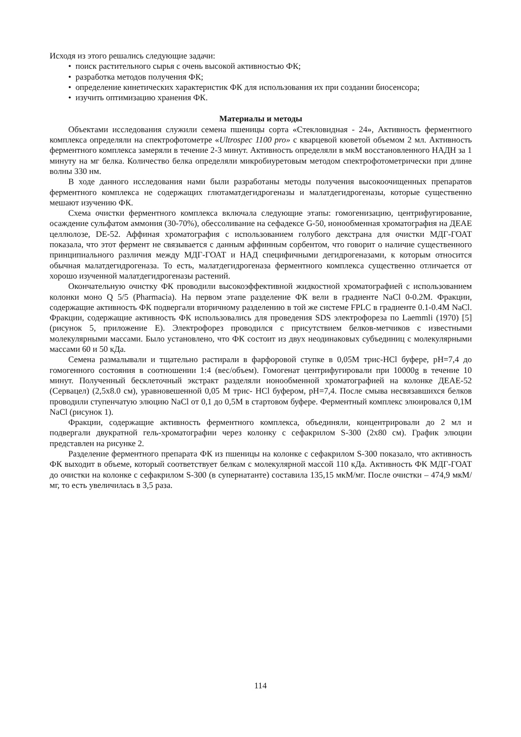Исходя из этого решались следующие задачи:
• поиск растительного сырья с очень высокой активностью ФК;
• разработка методов получения ФК;
• определение кинетических характеристик ФК для использования их при создании биосенсора;
• изучить оптимизацию хранения ФК.
Материалы и методы
Объектами исследования служили семена пшеницы сорта «Стекловидная - 24», Активность ферментного комплекса определяли на спектрофотометре «Ultrospec 1100 pro» с кварцевой кюветой объемом 2 мл. Активность ферментного комплекса замеряли в течение 2-3 минут. Активность определяли в мкМ восстановленного НАДН за 1 минуту на мг белка. Количество белка определяли микробиуретовым методом спектрофотометрически при длине волны 330 нм.
В ходе данного исследования нами были разработаны методы получения высокоочищенных препаратов ферментного комплекса не содержащих глютаматдегидрогеназы и малатдегидрогеназы, которые существенно мешают изучению ФК.
Схема очистки ферментного комплекса включала следующие этапы: гомогенизацию, центрифугирование, осаждение сульфатом аммония (30-70%), обессоливание на сефадексе G-50, ионообменная хроматография на ДЕАЕ целлюлозе, DE-52. Аффиная хроматография с использованием голубого декстрана для очистки МДГ-ГОАТ показала, что этот фермент не связывается с данным аффинным сорбентом, что говорит о наличие существенного принципиального различия между МДГ-ГОАТ и НАД специфичными дегидрогеназами, к которым относится обычная малатдегидрогеназа. То есть, малатдегидрогеназа ферментного комплекса существенно отличается от хорошо изученной малатдегидрогеназы растений.
Окончательную очистку ФК проводили высокоэффективной жидкостной хроматографией с использованием колонки моно Q 5/5 (Pharmacia). На первом этапе разделение ФК вели в градиенте NaCl 0-0.2М. Фракции, содержащие активность ФК подвергали вторичному разделению в той же системе FPLC в градиенте 0.1-0.4М NaCl. Фракции, содержащие активность ФК использовались для проведения SDS электрофореза по Laemmli (1970) [5] (рисунок 5, приложение Е). Электрофорез проводился с присутствием белков-метчиков с известными молекулярными массами. Было установлено, что ФК состоит из двух неодинаковых субъединиц с молекулярными массами 60 и 50 кДа.
Семена размалывали и тщательно растирали в фарфоровой ступке в 0,05М трис-HCl буфере, pH=7,4 до гомогенного состояния в соотношении 1:4 (вес/объем). Гомогенат центрифугировали при 10000g в течение 10 минут. Полученный бесклеточный экстракт разделяли ионообменной хроматографией на колонке ДЕАЕ-52 (Сервацел) (2,5х8.0 см), уравновешенной 0,05 М трис- HCl буфером, pH=7,4. После смыва несвязавшихся белков проводили ступенчатую элюцию NaCl от 0,1 до 0,5М в стартовом буфере. Ферментный комплекс элюировался 0,1М NaCl (рисунок 1).
Фракции, содержащие активность ферментного комплекса, объединяли, концентрировали до 2 мл и подвергали двукратной гель-хроматографии через колонку с сефакрилом S-300 (2х80 см). График элюции представлен на рисунке 2.
Разделение ферментного препарата ФК из пшеницы на колонке с сефакрилом S-300 показало, что активность ФК выходит в объеме, который соответствует белкам с молекулярной массой 110 кДа. Активность ФК МДГ-ГОАТ до очистки на колонке с сефакрилом S-300 (в супернатанте) составила 135,15 мкМ/мг. После очистки – 474,9 мкМ/мг, то есть увеличилась в 3,5 раза.
114